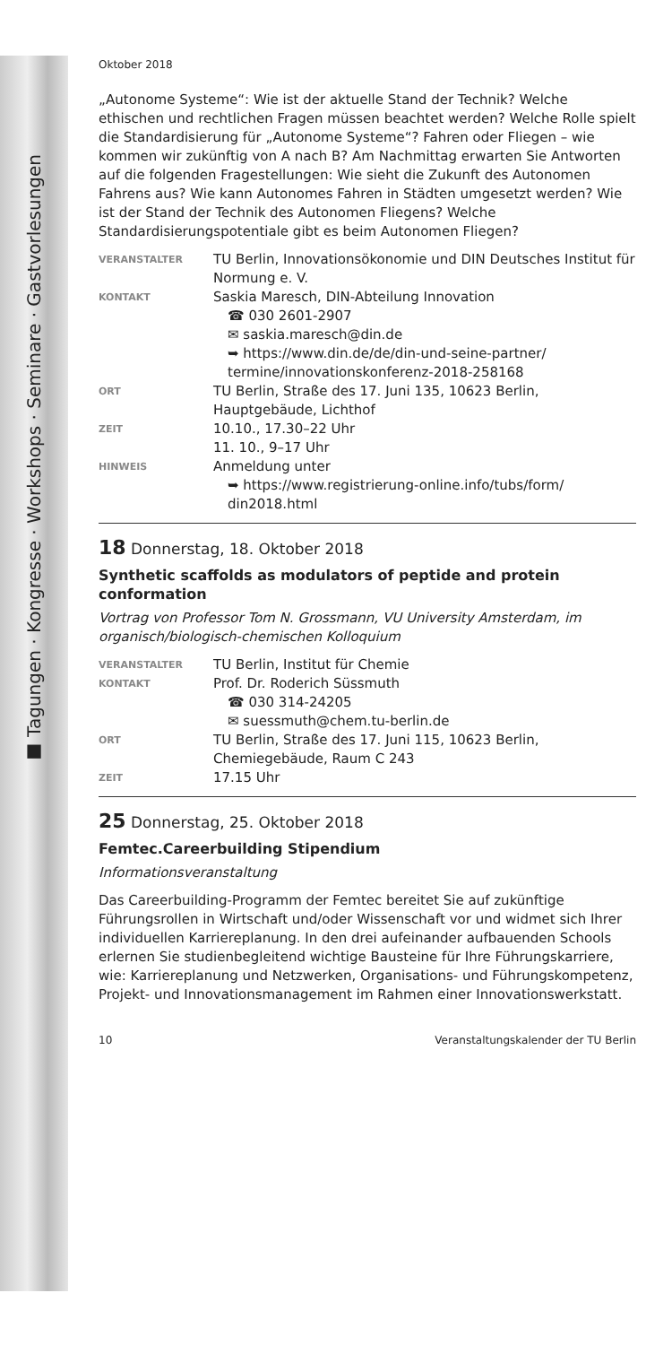■ Tagungen · Kongresse · Workshops · Seminare · Gastvorlesungen
Oktober 2018
„Autonome Systeme“: Wie ist der aktuelle Stand der Technik? Welche ethischen und rechtlichen Fragen müssen beachtet werden? Welche Rolle spielt die Standardisierung für „Autonome Systeme“? Fahren oder Fliegen – wie kommen wir zukünftig von A nach B? Am Nachmittag erwarten Sie Antworten auf die folgenden Fragestellungen: Wie sieht die Zukunft des Autonomen Fahrens aus? Wie kann Autonomes Fahren in Städten umgesetzt werden? Wie ist der Stand der Technik des Autonomen Fliegens? Welche Standardisierungspotentiale gibt es beim Autonomen Fliegen?
VERANSTALTER
TU Berlin, Innovationsökonomie und DIN Deutsches Institut für Normung e. V.
KONTAKT
Saskia Maresch, DIN-Abteilung Innovation
☎ 030 2601-2907
✉ saskia.maresch@din.de
➥ https://www.din.de/de/din-und-seine-partner/ termine/innovationskonferenz-2018-258168
ORT
TU Berlin, Straße des 17. Juni 135, 10623 Berlin, Hauptgebäude, Lichthof
ZEIT
10.10., 17.30–22 Uhr
11. 10., 9–17 Uhr
HINWEIS
Anmeldung unter
➥ https://www.registrierung-online.info/tubs/form/ din2018.html
18 Donnerstag, 18. Oktober 2018
Synthetic scaffolds as modulators of peptide and protein conformation
Vortrag von Professor Tom N. Grossmann, VU University Amsterdam, im organisch/biologisch-chemischen Kolloquium
VERANSTALTER
TU Berlin, Institut für Chemie
KONTAKT
Prof. Dr. Roderich Süssmuth
☎ 030 314-24205
✉ suessmuth@chem.tu-berlin.de
ORT
TU Berlin, Straße des 17. Juni 115, 10623 Berlin, Chemiegebäude, Raum C 243
ZEIT
17.15 Uhr
25 Donnerstag, 25. Oktober 2018
Femtec.Careerbuilding Stipendium
Informationsveranstaltung
Das Careerbuilding-Programm der Femtec bereitet Sie auf zukünftige Führungsrollen in Wirtschaft und/oder Wissenschaft vor und widmet sich Ihrer individuellen Karriereplanung. In den drei aufeinander aufbauenden Schools erlernen Sie studienbegleitend wichtige Bausteine für Ihre Führungskarriere, wie: Karriereplanung und Netzwerken, Organisations- und Führungskompetenz, Projekt- und Innovationsmanagement im Rahmen einer Innovationswerkstatt.
10 Veranstaltungskalender der TU Berlin